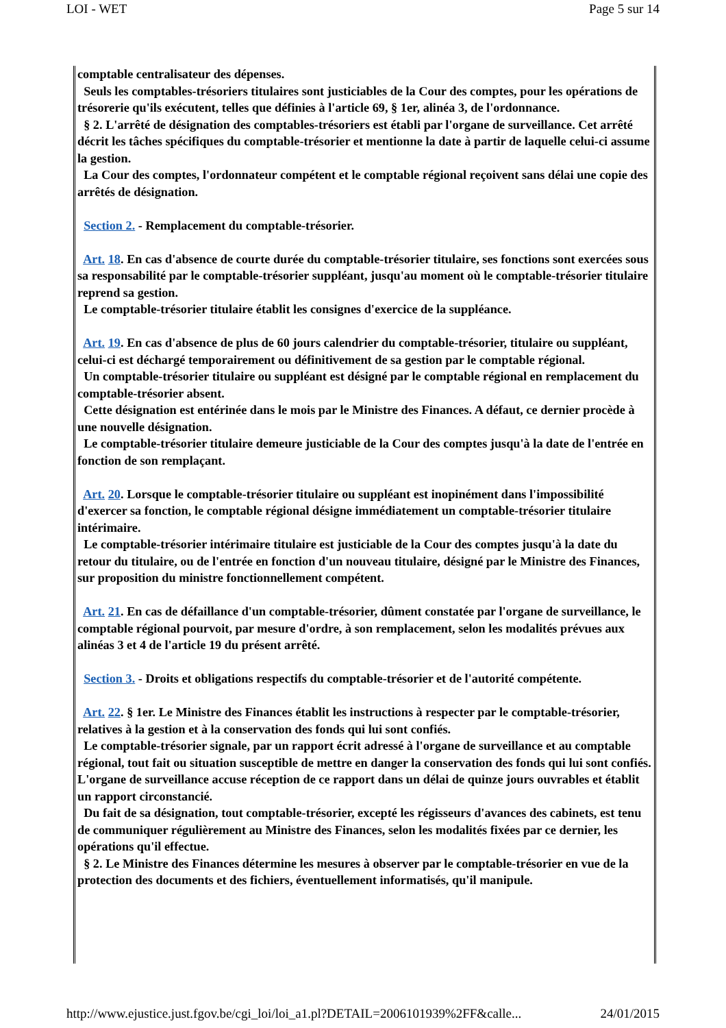LOI - WET Page 5 sur 14
comptable centralisateur des dépenses.
Seuls les comptables-trésoriers titulaires sont justiciables de la Cour des comptes, pour les opérations de trésorerie qu'ils exécutent, telles que définies à l'article 69, § 1er, alinéa 3, de l'ordonnance.
§ 2. L'arrêté de désignation des comptables-trésoriers est établi par l'organe de surveillance. Cet arrêté décrit les tâches spécifiques du comptable-trésorier et mentionne la date à partir de laquelle celui-ci assume la gestion.
La Cour des comptes, l'ordonnateur compétent et le comptable régional reçoivent sans délai une copie des arrêtés de désignation.
Section 2. - Remplacement du comptable-trésorier.
Art. 18. En cas d'absence de courte durée du comptable-trésorier titulaire, ses fonctions sont exercées sous sa responsabilité par le comptable-trésorier suppléant, jusqu'au moment où le comptable-trésorier titulaire reprend sa gestion.
Le comptable-trésorier titulaire établit les consignes d'exercice de la suppléance.
Art. 19. En cas d'absence de plus de 60 jours calendrier du comptable-trésorier, titulaire ou suppléant, celui-ci est déchargé temporairement ou définitivement de sa gestion par le comptable régional.
Un comptable-trésorier titulaire ou suppléant est désigné par le comptable régional en remplacement du comptable-trésorier absent.
Cette désignation est entérinée dans le mois par le Ministre des Finances. A défaut, ce dernier procède à une nouvelle désignation.
Le comptable-trésorier titulaire demeure justiciable de la Cour des comptes jusqu'à la date de l'entrée en fonction de son remplaçant.
Art. 20. Lorsque le comptable-trésorier titulaire ou suppléant est inopinément dans l'impossibilité d'exercer sa fonction, le comptable régional désigne immédiatement un comptable-trésorier titulaire intérimaire.
Le comptable-trésorier intérimaire titulaire est justiciable de la Cour des comptes jusqu'à la date du retour du titulaire, ou de l'entrée en fonction d'un nouveau titulaire, désigné par le Ministre des Finances, sur proposition du ministre fonctionnellement compétent.
Art. 21. En cas de défaillance d'un comptable-trésorier, dûment constatée par l'organe de surveillance, le comptable régional pourvoit, par mesure d'ordre, à son remplacement, selon les modalités prévues aux alinéas 3 et 4 de l'article 19 du présent arrêté.
Section 3. - Droits et obligations respectifs du comptable-trésorier et de l'autorité compétente.
Art. 22. § 1er. Le Ministre des Finances établit les instructions à respecter par le comptable-trésorier, relatives à la gestion et à la conservation des fonds qui lui sont confiés.
Le comptable-trésorier signale, par un rapport écrit adressé à l'organe de surveillance et au comptable régional, tout fait ou situation susceptible de mettre en danger la conservation des fonds qui lui sont confiés. L'organe de surveillance accuse réception de ce rapport dans un délai de quinze jours ouvrables et établit un rapport circonstancié.
Du fait de sa désignation, tout comptable-trésorier, excepté les régisseurs d'avances des cabinets, est tenu de communiquer régulièrement au Ministre des Finances, selon les modalités fixées par ce dernier, les opérations qu'il effectue.
§ 2. Le Ministre des Finances détermine les mesures à observer par le comptable-trésorier en vue de la protection des documents et des fichiers, éventuellement informatisés, qu'il manipule.
http://www.ejustice.just.fgov.be/cgi_loi/loi_a1.pl?DETAIL=2006101939%2FF&calle... 24/01/2015